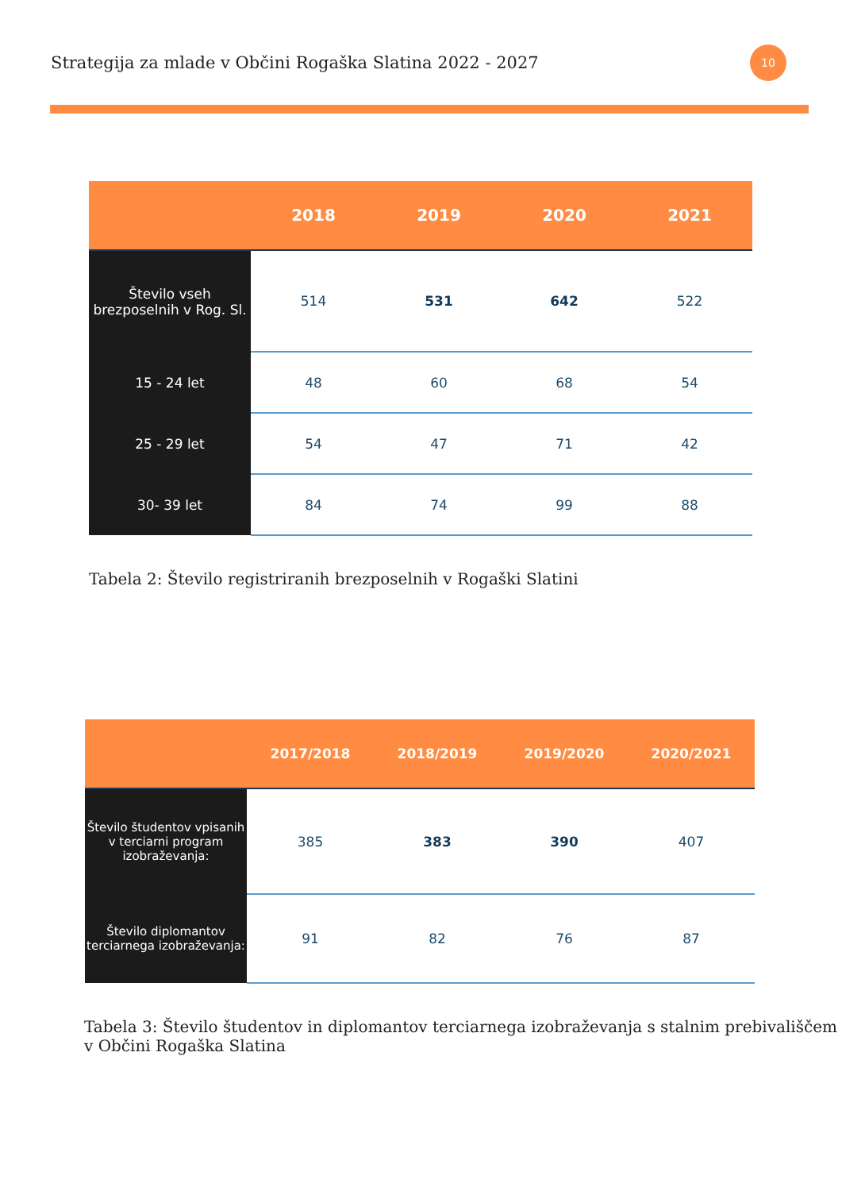Strategija za mlade v Občini Rogaška Slatina 2022 - 2027
10
| | 2018 | 2019 | 2020 | 2021 |
| --- | --- | --- | --- | --- |
| Število vseh brezposelnih v Rog. Sl. | 514 | 531 | 642 | 522 |
| 15 - 24 let | 48 | 60 | 68 | 54 |
| 25 - 29 let | 54 | 47 | 71 | 42 |
| 30- 39 let | 84 | 74 | 99 | 88 |
Tabela 2: Število registriranih brezposelnih v Rogaški Slatini
| | 2017/2018 | 2018/2019 | 2019/2020 | 2020/2021 |
| --- | --- | --- | --- | --- |
| Število študentov vpisanih v terciarni program izobraževanja: | 385 | 383 | 390 | 407 |
| Število diplomantov terciarnega izobraževanja: | 91 | 82 | 76 | 87 |
Tabela 3: Število študentov in diplomantov terciarnega izobraževanja s stalnim prebivališčem v Občini Rogaška Slatina